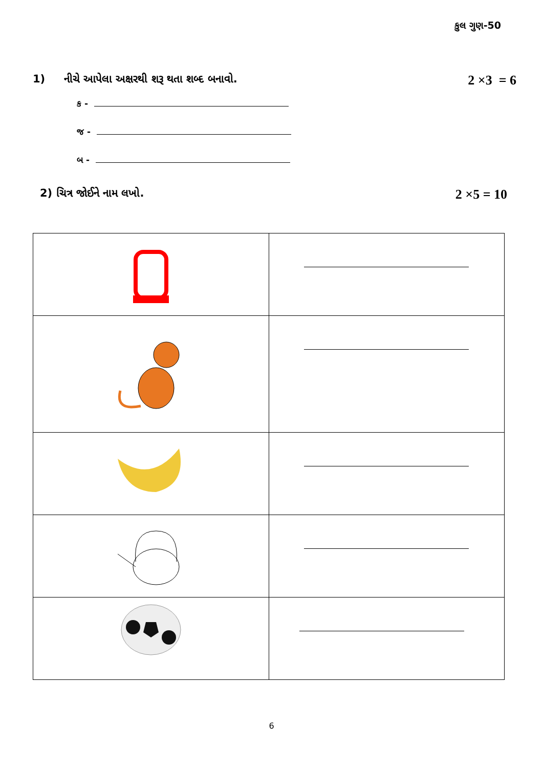કુલ ગુણ-50
1) નીચે આપેલા અક્ષરથી શરૂ થતા શબ્દ બનાવો. 2 ×3 = 6
ક -
જ -
બ -
2) ચિત્ર જોઈને નામ લખો. 2 ×5 = 10
6